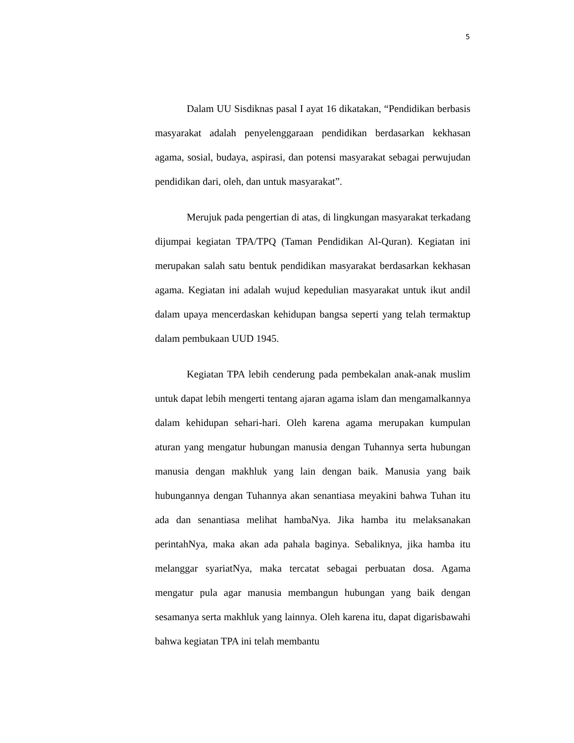5
Dalam UU Sisdiknas pasal I ayat 16 dikatakan, “Pendidikan berbasis masyarakat adalah penyelenggaraan pendidikan berdasarkan kekhasan agama, sosial, budaya, aspirasi, dan potensi masyarakat sebagai perwujudan pendidikan dari, oleh, dan untuk masyarakat”.
Merujuk pada pengertian di atas, di lingkungan masyarakat terkadang dijumpai kegiatan TPA/TPQ (Taman Pendidikan Al-Quran). Kegiatan ini merupakan salah satu bentuk pendidikan masyarakat berdasarkan kekhasan agama. Kegiatan ini adalah wujud kepedulian masyarakat untuk ikut andil dalam upaya mencerdaskan kehidupan bangsa seperti yang telah termaktup dalam pembukaan UUD 1945.
Kegiatan TPA lebih cenderung pada pembekalan anak-anak muslim untuk dapat lebih mengerti tentang ajaran agama islam dan mengamalkannya dalam kehidupan sehari-hari. Oleh karena agama merupakan kumpulan aturan yang mengatur hubungan manusia dengan Tuhannya serta hubungan manusia dengan makhluk yang lain dengan baik. Manusia yang baik hubungannya dengan Tuhannya akan senantiasa meyakini bahwa Tuhan itu ada dan senantiasa melihat hambaNya. Jika hamba itu melaksanakan perintahNya, maka akan ada pahala baginya. Sebaliknya, jika hamba itu melanggar syariatNya, maka tercatat sebagai perbuatan dosa. Agama mengatur pula agar manusia membangun hubungan yang baik dengan sesamanya serta makhluk yang lainnya. Oleh karena itu, dapat digarisbawahi bahwa kegiatan TPA ini telah membantu